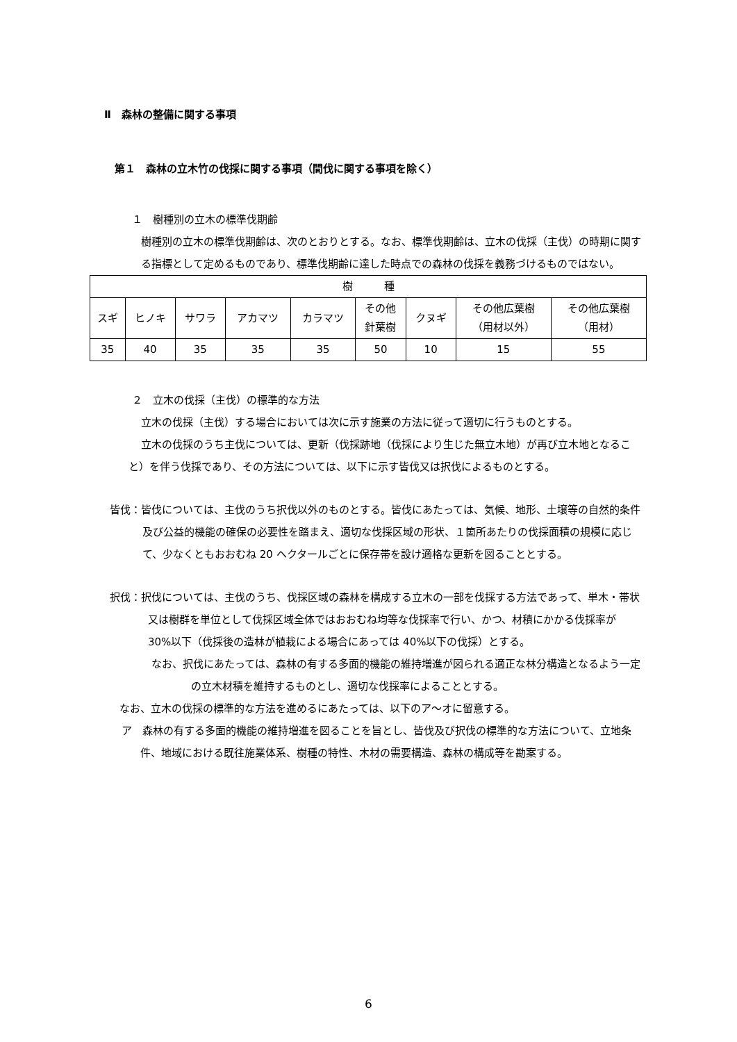Ⅱ　森林の整備に関する事項
第１　森林の立木竹の伐採に関する事項（間伐に関する事項を除く）
１　樹種別の立木の標準伐期齢
樹種別の立木の標準伐期齢は、次のとおりとする。なお、標準伐期齢は、立木の伐採（主伐）の時期に関する指標として定めるものであり、標準伐期齢に達した時点での森林の伐採を義務づけるものではない。
| 樹 種 | | | | | | | | |
| --- | --- | --- | --- | --- | --- | --- | --- | --- |
| スギ | ヒノキ | サワラ | アカマツ | カラマツ | その他 針葉樹 | クヌギ | その他広葉樹 （用材以外） | その他広葉樹 （用材） |
| 35 | 40 | 35 | 35 | 35 | 50 | 10 | 15 | 55 |
２　立木の伐採（主伐）の標準的な方法
立木の伐採（主伐）する場合においては次に示す施業の方法に従って適切に行うものとする。
立木の伐採のうち主伐については、更新（伐採跡地（伐採により生じた無立木地）が再び立木地となること）を伴う伐採であり、その方法については、以下に示す皆伐又は択伐によるものとする。
皆伐：皆伐については、主伐のうち択伐以外のものとする。皆伐にあたっては、気候、地形、土壌等の自然的条件及び公益的機能の確保の必要性を踏まえ、適切な伐採区域の形状、１箇所あたりの伐採面積の規模に応じて、少なくともおおむね 20 ヘクタールごとに保存帯を設け適格な更新を図ることとする。
択伐：択伐については、主伐のうち、伐採区域の森林を構成する立木の一部を伐採する方法であって、単木・帯状又は樹群を単位として伐採区域全体ではおおむね均等な伐採率で行い、かつ、材積にかかる伐採率が 30%以下（伐採後の造林が植栽による場合にあっては 40%以下の伐採）とする。
なお、択伐にあたっては、森林の有する多面的機能の維持増進が図られる適正な林分構造となるよう一定の立木材積を維持するものとし、適切な伐採率によることとする。
なお、立木の伐採の標準的な方法を進めるにあたっては、以下のア～オに留意する。
ア　森林の有する多面的機能の維持増進を図ることを旨とし、皆伐及び択伐の標準的な方法について、立地条件、地域における既往施業体系、樹種の特性、木材の需要構造、森林の構成等を勘案する。
6